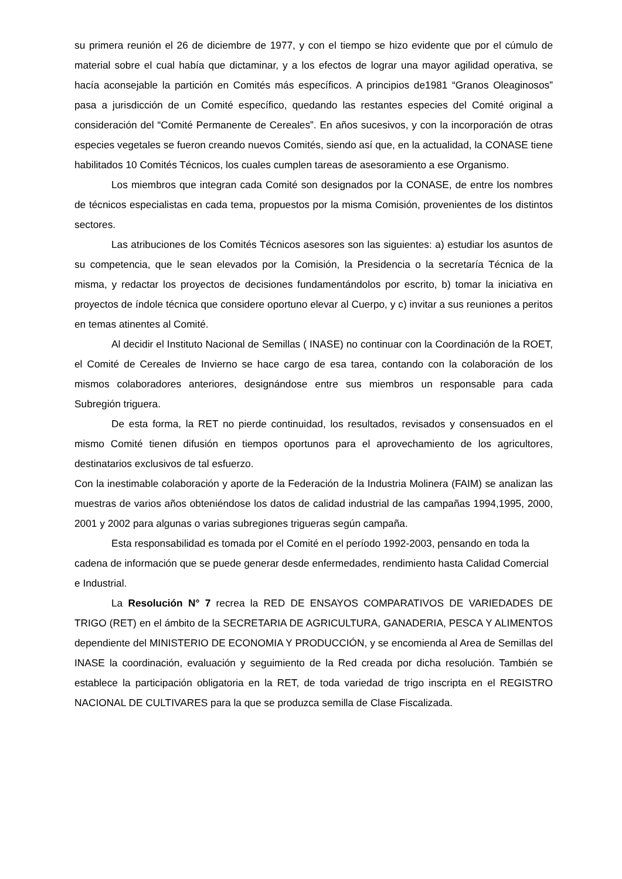su primera reunión el 26 de diciembre de 1977, y con el tiempo se hizo evidente que por el cúmulo de material sobre el cual había que dictaminar, y a los efectos de lograr una mayor agilidad operativa, se hacía aconsejable la partición en Comités más específicos. A principios de1981 “Granos Oleaginosos” pasa a jurisdicción de un Comité específico, quedando las restantes especies del Comité original a consideración del “Comité Permanente de Cereales”. En años sucesivos, y con la incorporación de otras especies vegetales se fueron creando nuevos Comités, siendo así que, en la actualidad, la CONASE tiene habilitados 10 Comités Técnicos, los cuales cumplen tareas de asesoramiento a ese Organismo.
Los miembros que integran cada Comité son designados por la CONASE, de entre los nombres de técnicos especialistas en cada tema, propuestos por la misma Comisión, provenientes de los distintos sectores.
Las atribuciones de los Comités Técnicos asesores son las siguientes: a) estudiar los asuntos de su competencia, que le sean elevados por la Comisión, la Presidencia o la secretaría Técnica de la misma, y redactar los proyectos de decisiones fundamentándolos por escrito, b) tomar la iniciativa en proyectos de índole técnica que considere oportuno elevar al Cuerpo, y c) invitar a sus reuniones a peritos en temas atinentes al Comité.
Al decidir el Instituto Nacional de Semillas ( INASE) no continuar con la Coordinación de la ROET, el Comité de Cereales de Invierno se hace cargo de esa tarea, contando con la colaboración de los mismos colaboradores anteriores, designándose entre sus miembros un responsable para cada Subregión triguera.
De esta forma, la RET no pierde continuidad, los resultados, revisados y consensuados en el mismo Comité tienen difusión en tiempos oportunos para el aprovechamiento de los agricultores, destinatarios exclusivos de tal esfuerzo.
Con la inestimable colaboración y aporte de la Federación de la Industria Molinera (FAIM) se analizan las muestras de varios años obteniéndose los datos de calidad industrial de las campañas 1994,1995, 2000, 2001 y 2002 para algunas o varias subregiones trigueras según campaña.
Esta responsabilidad es tomada por el Comité en el período 1992-2003, pensando en toda la cadena de información que se puede generar desde enfermedades, rendimiento hasta Calidad Comercial e Industrial.
La Resolución N° 7 recrea la RED DE ENSAYOS COMPARATIVOS DE VARIEDADES DE TRIGO (RET) en el ámbito de la SECRETARIA DE AGRICULTURA, GANADERIA, PESCA Y ALIMENTOS dependiente del MINISTERIO DE ECONOMIA Y PRODUCCIÓN, y se encomienda al Area de Semillas del INASE la coordinación, evaluación y seguimiento de la Red creada por dicha resolución. También se establece la participación obligatoria en la RET, de toda variedad de trigo inscripta en el REGISTRO NACIONAL DE CULTIVARES para la que se produzca semilla de Clase Fiscalizada.